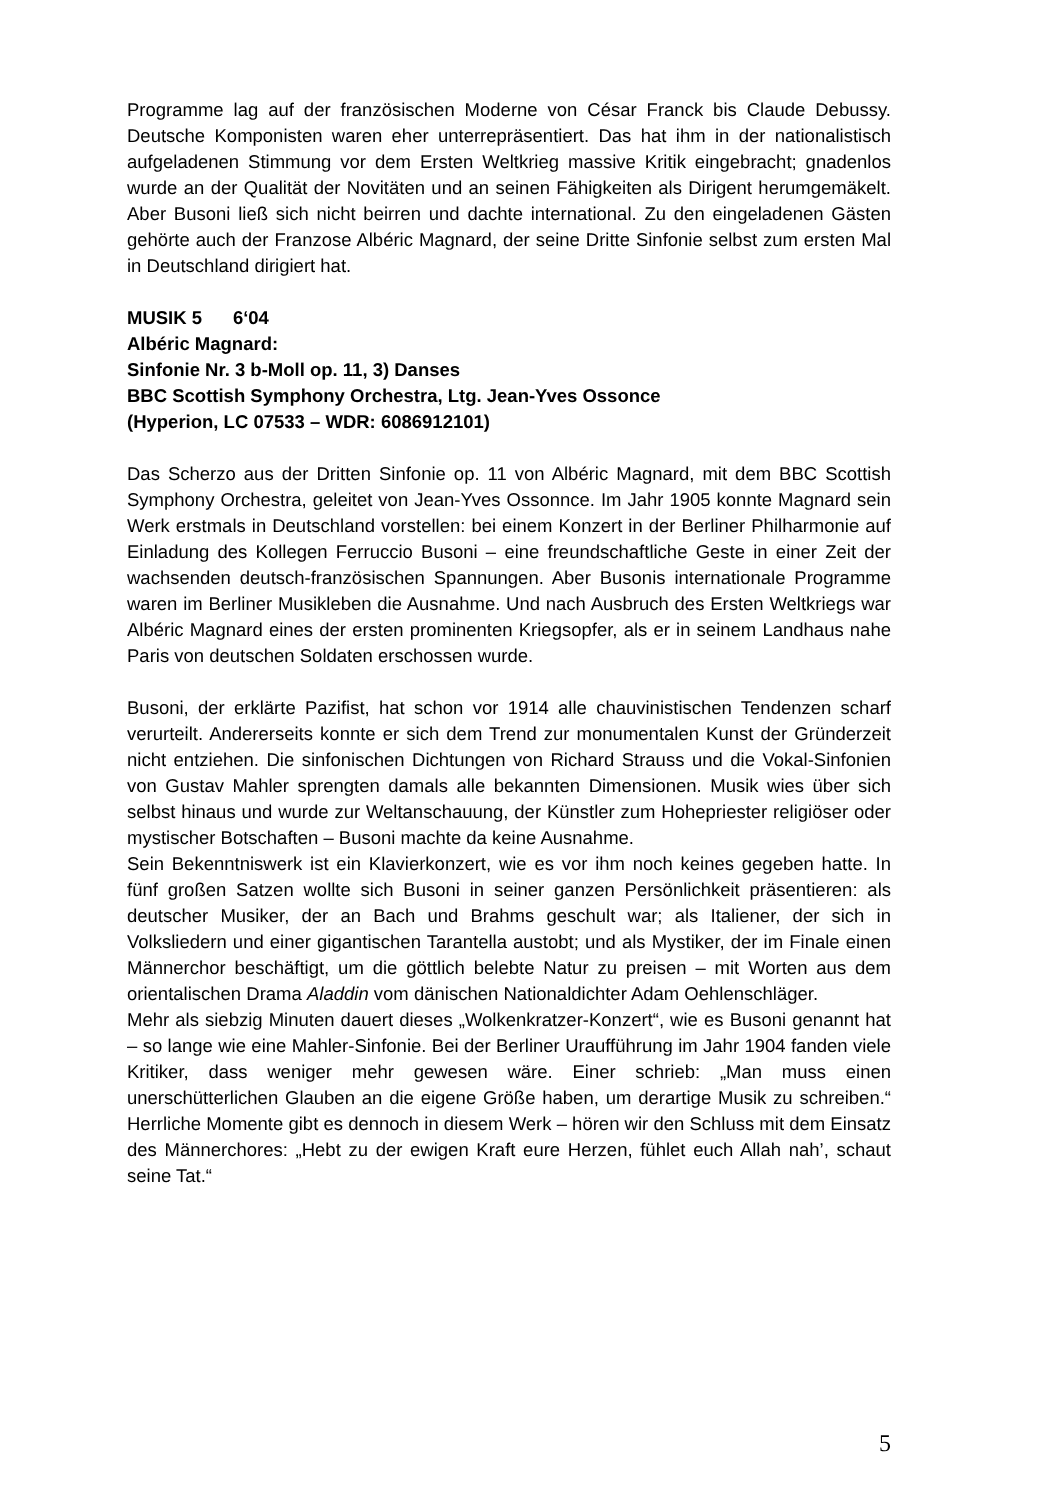Programme lag auf der französischen Moderne von César Franck bis Claude Debussy. Deutsche Komponisten waren eher unterrepräsentiert. Das hat ihm in der nationalistisch aufgeladenen Stimmung vor dem Ersten Weltkrieg massive Kritik eingebracht; gnadenlos wurde an der Qualität der Novitäten und an seinen Fähigkeiten als Dirigent herumgemäkelt. Aber Busoni ließ sich nicht beirren und dachte international. Zu den eingeladenen Gästen gehörte auch der Franzose Albéric Magnard, der seine Dritte Sinfonie selbst zum ersten Mal in Deutschland dirigiert hat.
MUSIK 5 6‘04
Albéric Magnard:
Sinfonie Nr. 3 b-Moll op. 11, 3) Danses
BBC Scottish Symphony Orchestra, Ltg. Jean-Yves Ossonce
(Hyperion, LC 07533 – WDR: 6086912101)
Das Scherzo aus der Dritten Sinfonie op. 11 von Albéric Magnard, mit dem BBC Scottish Symphony Orchestra, geleitet von Jean-Yves Ossonnce. Im Jahr 1905 konnte Magnard sein Werk erstmals in Deutschland vorstellen: bei einem Konzert in der Berliner Philharmonie auf Einladung des Kollegen Ferruccio Busoni – eine freundschaftliche Geste in einer Zeit der wachsenden deutsch-französischen Spannungen. Aber Busonis internationale Programme waren im Berliner Musikleben die Ausnahme. Und nach Ausbruch des Ersten Weltkriegs war Albéric Magnard eines der ersten prominenten Kriegsopfer, als er in seinem Landhaus nahe Paris von deutschen Soldaten erschossen wurde.
Busoni, der erklärte Pazifist, hat schon vor 1914 alle chauvinistischen Tendenzen scharf verurteilt. Andererseits konnte er sich dem Trend zur monumentalen Kunst der Gründerzeit nicht entziehen. Die sinfonischen Dichtungen von Richard Strauss und die Vokal-Sinfonien von Gustav Mahler sprengten damals alle bekannten Dimensionen. Musik wies über sich selbst hinaus und wurde zur Weltanschauung, der Künstler zum Hohepriester religiöser oder mystischer Botschaften – Busoni machte da keine Ausnahme.
Sein Bekenntniswerk ist ein Klavierkonzert, wie es vor ihm noch keines gegeben hatte. In fünf großen Satzen wollte sich Busoni in seiner ganzen Persönlichkeit präsentieren: als deutscher Musiker, der an Bach und Brahms geschult war; als Italiener, der sich in Volksliedern und einer gigantischen Tarantella austobt; und als Mystiker, der im Finale einen Männerchor beschäftigt, um die göttlich belebte Natur zu preisen – mit Worten aus dem orientalischen Drama Aladdin vom dänischen Nationaldichter Adam Oehlenschläger.
Mehr als siebzig Minuten dauert dieses „Wolkenkratzer-Konzert“, wie es Busoni genannt hat – so lange wie eine Mahler-Sinfonie. Bei der Berliner Uraufführung im Jahr 1904 fanden viele Kritiker, dass weniger mehr gewesen wäre. Einer schrieb: „Man muss einen unerschütterlichen Glauben an die eigene Größe haben, um derartige Musik zu schreiben.“ Herrliche Momente gibt es dennoch in diesem Werk – hören wir den Schluss mit dem Einsatz des Männerchores: „Hebt zu der ewigen Kraft eure Herzen, fühlet euch Allah nah’, schaut seine Tat.“
5